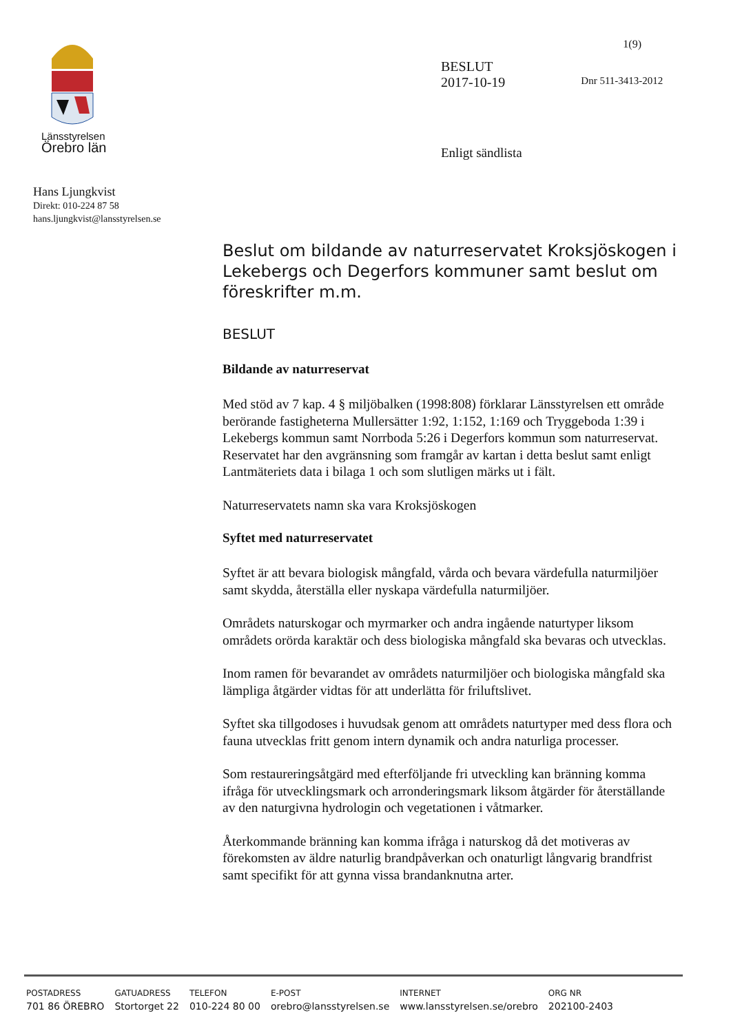Länsstyrelsen
Örebro län
1(9)
BESLUT
2017-10-19
Dnr 511-3413-2012
Enligt sändlista
Hans Ljungkvist
Direkt: 010-224 87 58
hans.ljungkvist@lansstyrelsen.se
Beslut om bildande av naturreservatet Kroksjöskogen i Lekebergs och Degerfors kommuner samt beslut om föreskrifter m.m.
BESLUT
Bildande av naturreservat
Med stöd av 7 kap. 4 § miljöbalken (1998:808) förklarar Länsstyrelsen ett område berörande fastigheterna Mullersätter 1:92, 1:152, 1:169 och Tryggeboda 1:39 i Lekebergs kommun samt Norrboda 5:26 i Degerfors kommun som naturreservat. Reservatet har den avgränsning som framgår av kartan i detta beslut samt enligt Lantmäteriets data i bilaga 1 och som slutligen märks ut i fält.
Naturreservatets namn ska vara Kroksjöskogen
Syftet med naturreservatet
Syftet är att bevara biologisk mångfald, vårda och bevara värdefulla naturmiljöer samt skydda, återställa eller nyskapa värdefulla naturmiljöer.
Områdets naturskogar och myrmarker och andra ingående naturtyper liksom områdets orörda karaktär och dess biologiska mångfald ska bevaras och utvecklas.
Inom ramen för bevarandet av områdets naturmiljöer och biologiska mångfald ska lämpliga åtgärder vidtas för att underlätta för friluftslivet.
Syftet ska tillgodoses i huvudsak genom att områdets naturtyper med dess flora och fauna utvecklas fritt genom intern dynamik och andra naturliga processer.
Som restaureringsåtgärd med efterföljande fri utveckling kan bränning komma ifråga för utvecklingsmark och arronderingsmark liksom åtgärder för återställande av den naturgivna hydrologin och vegetationen i våtmarker.
Återkommande bränning kan komma ifråga i naturskog då det motiveras av förekomsten av äldre naturlig brandpåverkan och onaturligt långvarig brandfrist samt specifikt för att gynna vissa brandanknutna arter.
| POSTADRESS | GATUADRESS | TELEFON | E-POST | INTERNET | ORG NR |
| --- | --- | --- | --- | --- | --- |
| 701 86 ÖREBRO | Stortorget 22 | 010-224 80 00 | orebro@lansstyrelsen.se | www.lansstyrelsen.se/orebro | 202100-2403 |